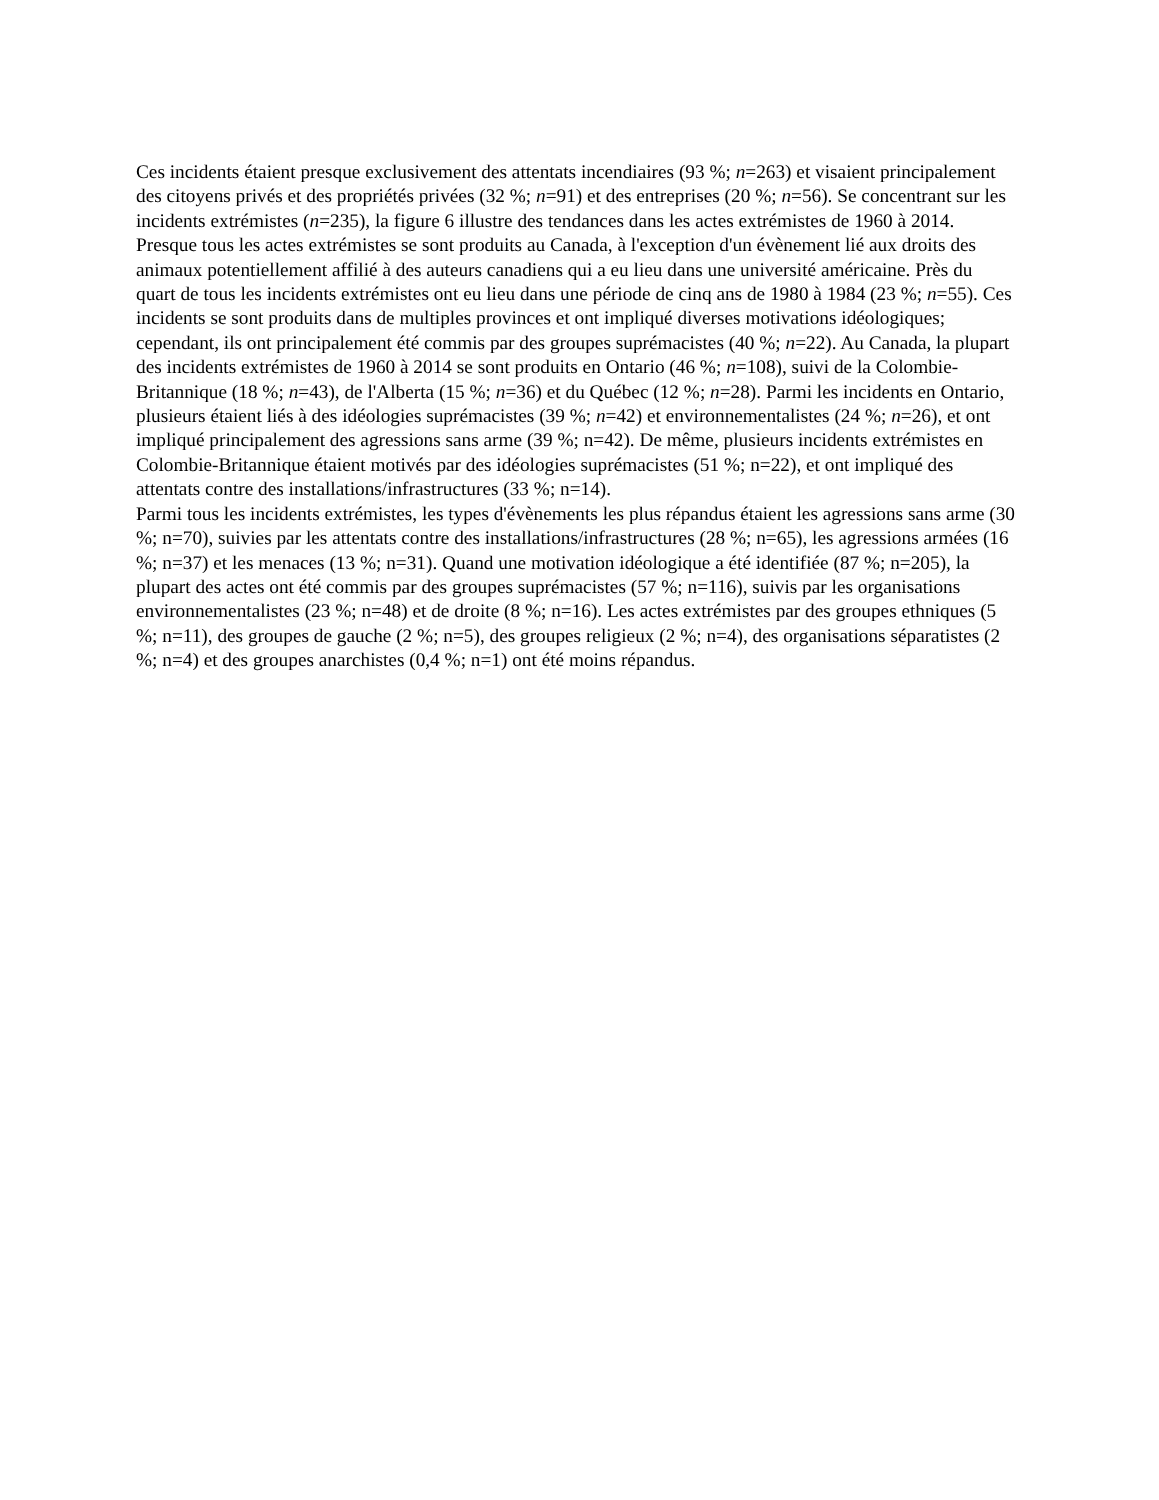Ces incidents étaient presque exclusivement des attentats incendiaires (93 %; n=263) et visaient principalement des citoyens privés et des propriétés privées (32 %; n=91) et des entreprises (20 %; n=56). Se concentrant sur les incidents extrémistes (n=235), la figure 6 illustre des tendances dans les actes extrémistes de 1960 à 2014. Presque tous les actes extrémistes se sont produits au Canada, à l'exception d'un évènement lié aux droits des animaux potentiellement affilié à des auteurs canadiens qui a eu lieu dans une université américaine. Près du quart de tous les incidents extrémistes ont eu lieu dans une période de cinq ans de 1980 à 1984 (23 %; n=55). Ces incidents se sont produits dans de multiples provinces et ont impliqué diverses motivations idéologiques; cependant, ils ont principalement été commis par des groupes suprémacistes (40 %; n=22). Au Canada, la plupart des incidents extrémistes de 1960 à 2014 se sont produits en Ontario (46 %; n=108), suivi de la Colombie-Britannique (18 %; n=43), de l'Alberta (15 %; n=36) et du Québec (12 %; n=28). Parmi les incidents en Ontario, plusieurs étaient liés à des idéologies suprémacistes (39 %; n=42) et environnementalistes (24 %; n=26), et ont impliqué principalement des agressions sans arme (39 %; n=42). De même, plusieurs incidents extrémistes en Colombie-Britannique étaient motivés par des idéologies suprémacistes (51 %; n=22), et ont impliqué des attentats contre des installations/infrastructures (33 %; n=14).
Parmi tous les incidents extrémistes, les types d'évènements les plus répandus étaient les agressions sans arme (30 %; n=70), suivies par les attentats contre des installations/infrastructures (28 %; n=65), les agressions armées (16 %; n=37) et les menaces (13 %; n=31). Quand une motivation idéologique a été identifiée (87 %; n=205), la plupart des actes ont été commis par des groupes suprémacistes (57 %; n=116), suivis par les organisations environnementalistes (23 %; n=48) et de droite (8 %; n=16). Les actes extrémistes par des groupes ethniques (5 %; n=11), des groupes de gauche (2 %; n=5), des groupes religieux (2 %; n=4), des organisations séparatistes (2 %; n=4) et des groupes anarchistes (0,4 %; n=1) ont été moins répandus.